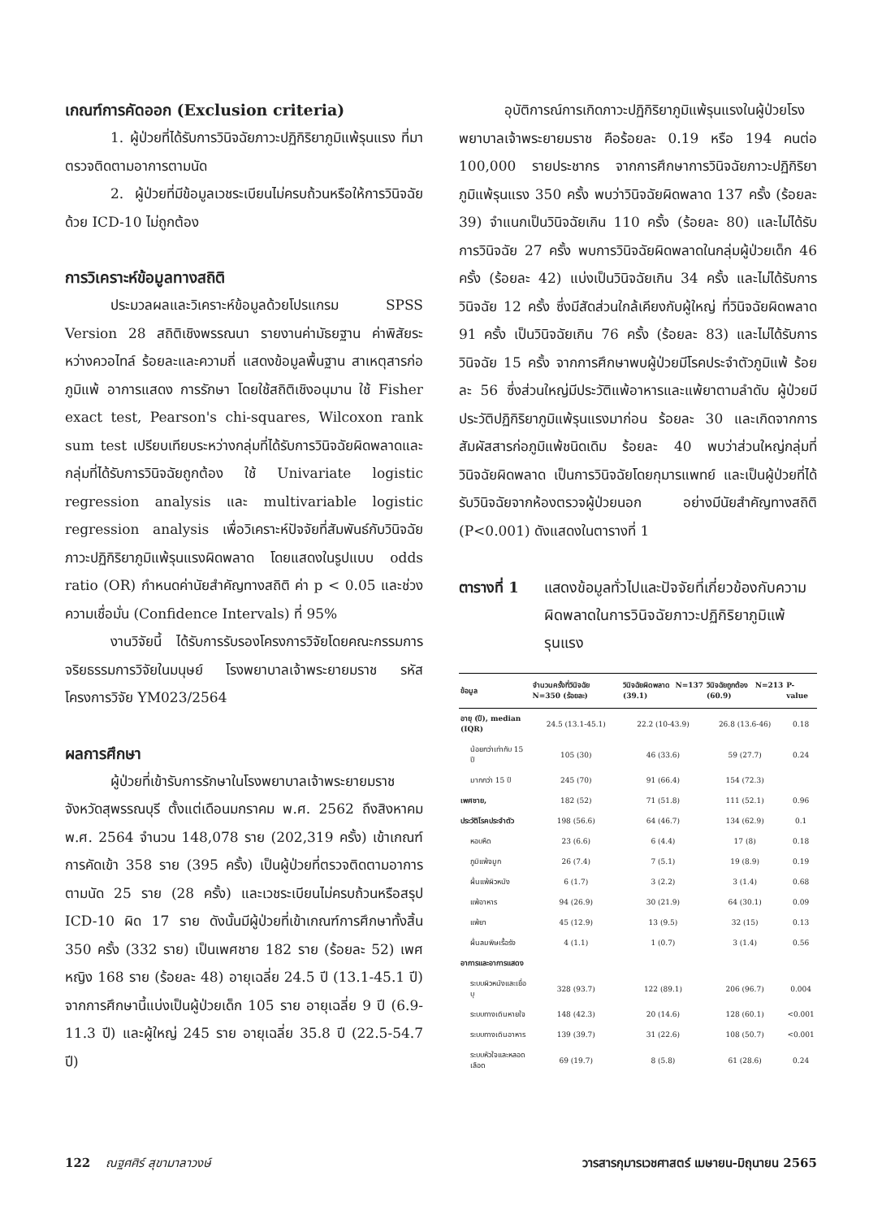เกณฑ์การคัดออก (Exclusion criteria)
1. ผู้ป่วยที่ได้รับการวินิจฉัยภาวะปฏิกิริยาภูมิแพ้รุนแรง ที่มาตรวจติดตามอาการตามนัด
2. ผู้ป่วยที่มีข้อมูลเวชระเบียนไม่ครบถ้วนหรือให้การวินิจฉัยด้วย ICD-10 ไม่ถูกต้อง
การวิเคราะห์ข้อมูลทางสถิติ
ประมวลผลและวิเคราะห์ข้อมูลด้วยโปรแกรม SPSS Version 28 สถิติเชิงพรรณนา รายงานค่ามัธยฐาน ค่าพิสัยระหว่างควอไทล์ ร้อยละและความถี่ แสดงข้อมูลพื้นฐาน สาเหตุสารก่อภูมิแพ้ อาการแสดง การรักษา โดยใช้สถิติเชิงอนุมาน ใช้ Fisher exact test, Pearson's chi-squares, Wilcoxon rank sum test เปรียบเทียบระหว่างกลุ่มที่ได้รับการวินิจฉัยผิดพลาดและกลุ่มที่ได้รับการวินิจฉัยถูกต้อง ใช้ Univariate logistic regression analysis และ multivariable logistic regression analysis เพื่อวิเคราะห์ปัจจัยที่สัมพันธ์กับวินิจฉัยภาวะปฏิกิริยาภูมิแพ้รุนแรงผิดพลาด โดยแสดงในรูปแบบ odds ratio (OR) กำหนดค่านัยสำคัญทางสถิติ ค่า p < 0.05 และช่วงความเชื่อมั่น (Confidence Intervals) ที่ 95%
งานวิจัยนี้ ได้รับการรับรองโครงการวิจัยโดยคณะกรรมการจริยธรรมการวิจัยในมนุษย์ โรงพยาบาลเจ้าพระยายมราช รหัสโครงการวิจัย YM023/2564
ผลการศึกษา
ผู้ป่วยที่เข้ารับการรักษาในโรงพยาบาลเจ้าพระยายมราช จังหวัดสุพรรณบุรี ตั้งแต่เดือนมกราคม พ.ศ. 2562 ถึงสิงหาคม พ.ศ. 2564 จำนวน 148,078 ราย (202,319 ครั้ง) เข้าเกณฑ์การคัดเข้า 358 ราย (395 ครั้ง) เป็นผู้ป่วยที่ตรวจติดตามอาการตามนัด 25 ราย (28 ครั้ง) และเวชระเบียนไม่ครบถ้วนหรือสรุป ICD-10 ผิด 17 ราย ดังนั้นมีผู้ป่วยที่เข้าเกณฑ์การศึกษาทั้งสิ้น 350 ครั้ง (332 ราย) เป็นเพศชาย 182 ราย (ร้อยละ 52) เพศหญิง 168 ราย (ร้อยละ 48) อายุเฉลี่ย 24.5 ปี (13.1-45.1 ปี) จากการศึกษานี้แบ่งเป็นผู้ป่วยเด็ก 105 ราย อายุเฉลี่ย 9 ปี (6.9-11.3 ปี) และผู้ใหญ่ 245 ราย อายุเฉลี่ย 35.8 ปี (22.5-54.7 ปี)
อุบัติการณ์การเกิดภาวะปฏิกิริยาภูมิแพ้รุนแรงในผู้ป่วยโรงพยาบาลเจ้าพระยายมราช คือร้อยละ 0.19 หรือ 194 คนต่อ 100,000 รายประชากร จากการศึกษาการวินิจฉัยภาวะปฏิกิริยาภูมิแพ้รุนแรง 350 ครั้ง พบว่าวินิจฉัยผิดพลาด 137 ครั้ง (ร้อยละ 39) จำแนกเป็นวินิจฉัยเกิน 110 ครั้ง (ร้อยละ 80) และไม่ได้รับการวินิจฉัย 27 ครั้ง พบการวินิจฉัยผิดพลาดในกลุ่มผู้ป่วยเด็ก 46 ครั้ง (ร้อยละ 42) แบ่งเป็นวินิจฉัยเกิน 34 ครั้ง และไม่ได้รับการวินิจฉัย 12 ครั้ง ซึ่งมีสัดส่วนใกล้เคียงกับผู้ใหญ่ ที่วินิจฉัยผิดพลาด 91 ครั้ง เป็นวินิจฉัยเกิน 76 ครั้ง (ร้อยละ 83) และไม่ได้รับการวินิจฉัย 15 ครั้ง จากการศึกษาพบผู้ป่วยมีโรคประจำตัวภูมิแพ้ ร้อยละ 56 ซึ่งส่วนใหญ่มีประวัติแพ้อาหารและแพ้ยาตามลำดับ ผู้ป่วยมีประวัติปฏิกิริยาภูมิแพ้รุนแรงมาก่อน ร้อยละ 30 และเกิดจากการสัมผัสสารก่อภูมิแพ้ชนิดเดิม ร้อยละ 40 พบว่าส่วนใหญ่กลุ่มที่วินิจฉัยผิดพลาด เป็นการวินิจฉัยโดยกุมารแพทย์ และเป็นผู้ป่วยที่ได้รับวินิจฉัยจากห้องตรวจผู้ป่วยนอก อย่างมีนัยสำคัญทางสถิติ (P<0.001) ดังแสดงในตารางที่ 1
ตารางที่ 1 แสดงข้อมูลทั่วไปและปัจจัยที่เกี่ยวข้องกับความผิดพลาดในการวินิจฉัยภาวะปฏิกิริยาภูมิแพ้รุนแรง
| ข้อมูล | จำนวนครั้งที่วินิจฉัย N=350 (ร้อยละ) | วินิจฉัยผิดพลาด N=137 (39.1) | วินิจฉัยถูกต้อง N=213 (60.9) | P-value |
| --- | --- | --- | --- | --- |
| อายุ (ปี), median (IQR) | 24.5 (13.1-45.1) | 22.2 (10-43.9) | 26.8 (13.6-46) | 0.18 |
| น้อยกว่าเท่ากับ 15 ปี | 105 (30) | 46 (33.6) | 59 (27.7) | 0.24 |
| มากกว่า 15 ปี | 245 (70) | 91 (66.4) | 154 (72.3) | |
| เพศชาย, | 182 (52) | 71 (51.8) | 111 (52.1) | 0.96 |
| ประวัติโรคประจำตัว | 198 (56.6) | 64 (46.7) | 134 (62.9) | 0.1 |
| หอบหืด | 23 (6.6) | 6 (4.4) | 17 (8) | 0.18 |
| ภูมิแพ้จมูก | 26 (7.4) | 7 (5.1) | 19 (8.9) | 0.19 |
| ผื่นแพ้ผิวหนัง | 6 (1.7) | 3 (2.2) | 3 (1.4) | 0.68 |
| แพ้อาหาร | 94 (26.9) | 30 (21.9) | 64 (30.1) | 0.09 |
| แพ้ยา | 45 (12.9) | 13 (9.5) | 32 (15) | 0.13 |
| ผื่นลมพิษเรื้อรัง | 4 (1.1) | 1 (0.7) | 3 (1.4) | 0.56 |
| อาการและอาการแสดง | | | | |
| ระบบผิวหนังและเยื่อบุ | 328 (93.7) | 122 (89.1) | 206 (96.7) | 0.004 |
| ระบบทางเดินหายใจ | 148 (42.3) | 20 (14.6) | 128 (60.1) | <0.001 |
| ระบบทางเดินอาหาร | 139 (39.7) | 31 (22.6) | 108 (50.7) | <0.001 |
| ระบบหัวใจและหลอดเลือด | 69 (19.7) | 8 (5.8) | 61 (28.6) | 0.24 |
122 ณฐศศิร์ สุขามาลาวงษ์ วารสารกุมารเวชศาสตร์ เมษายน-มิถุนายน 2565